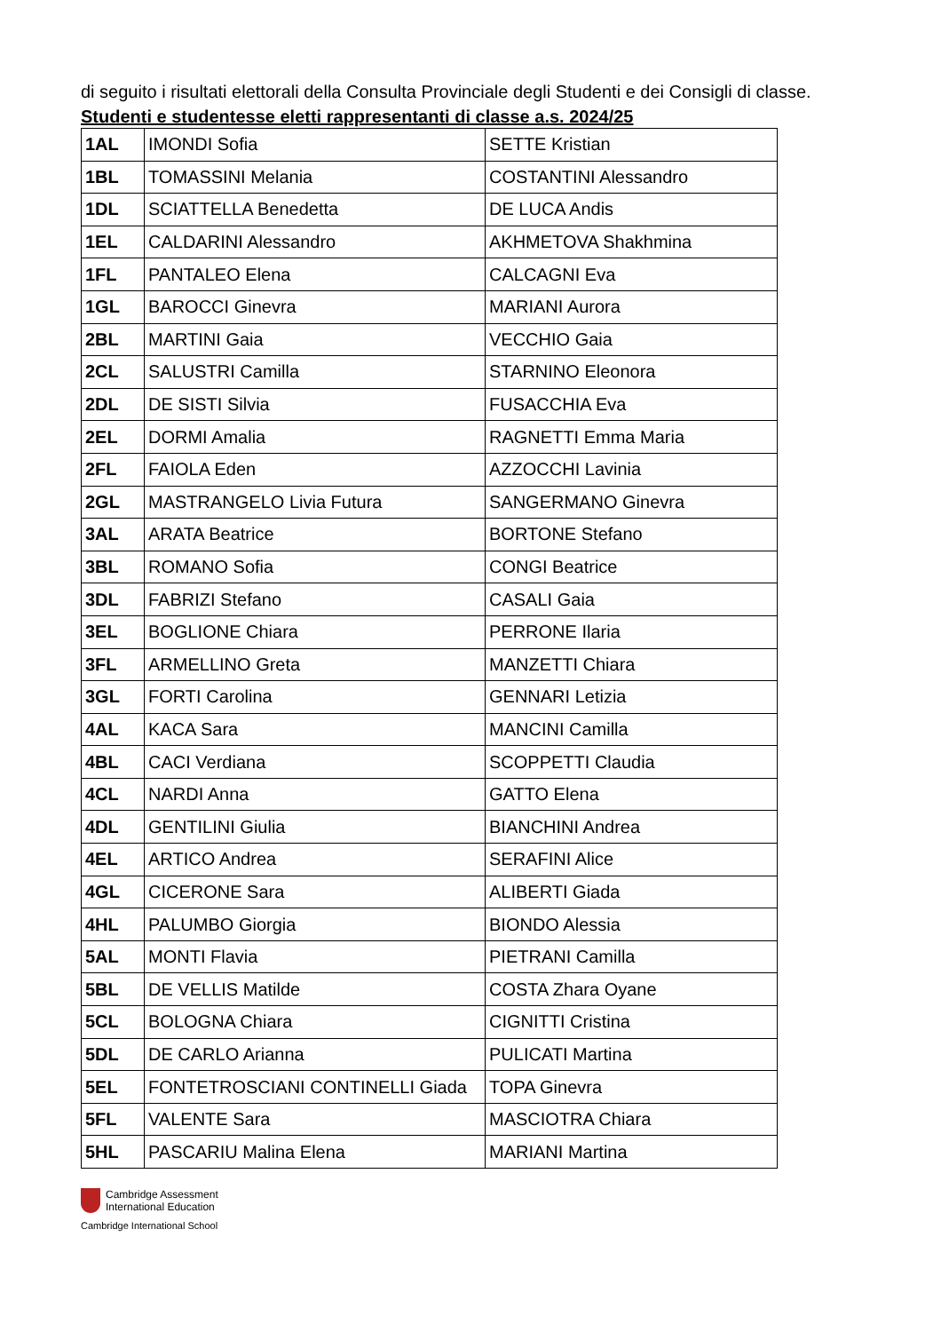di seguito i risultati elettorali della Consulta Provinciale degli Studenti e dei Consigli di classe.
Studenti e studentesse eletti rappresentanti di classe a.s. 2024/25
| 1AL | IMONDI Sofia | SETTE Kristian |
| 1BL | TOMASSINI Melania | COSTANTINI Alessandro |
| 1DL | SCIATTELLA Benedetta | DE LUCA Andis |
| 1EL | CALDARINI Alessandro | AKHMETOVA Shakhmina |
| 1FL | PANTALEO Elena | CALCAGNI Eva |
| 1GL | BAROCCI Ginevra | MARIANI Aurora |
| 2BL | MARTINI Gaia | VECCHIO Gaia |
| 2CL | SALUSTRI Camilla | STARNINO Eleonora |
| 2DL | DE SISTI Silvia | FUSACCHIA Eva |
| 2EL | DORMI Amalia | RAGNETTI Emma Maria |
| 2FL | FAIOLA Eden | AZZOCCHI Lavinia |
| 2GL | MASTRANGELO Livia Futura | SANGERMANO Ginevra |
| 3AL | ARATA Beatrice | BORTONE Stefano |
| 3BL | ROMANO Sofia | CONGI Beatrice |
| 3DL | FABRIZI Stefano | CASALI Gaia |
| 3EL | BOGLIONE Chiara | PERRONE Ilaria |
| 3FL | ARMELLINO Greta | MANZETTI Chiara |
| 3GL | FORTI Carolina | GENNARI Letizia |
| 4AL | KACA Sara | MANCINI Camilla |
| 4BL | CACI Verdiana | SCOPPETTI Claudia |
| 4CL | NARDI Anna | GATTO Elena |
| 4DL | GENTILINI Giulia | BIANCHINI Andrea |
| 4EL | ARTICO Andrea | SERAFINI Alice |
| 4GL | CICERONE Sara | ALIBERTI Giada |
| 4HL | PALUMBO Giorgia | BIONDO Alessia |
| 5AL | MONTI Flavia | PIETRANI Camilla |
| 5BL | DE VELLIS Matilde | COSTA Zhara Oyane |
| 5CL | BOLOGNA Chiara | CIGNITTI Cristina |
| 5DL | DE CARLO Arianna | PULICATI Martina |
| 5EL | FONTETROSCIANI CONTINELLI Giada | TOPA Ginevra |
| 5FL | VALENTE Sara | MASCIOTRA Chiara |
| 5HL | PASCARIU Malina Elena | MARIANI Martina |
Cambridge Assessment
International Education
Cambridge International School